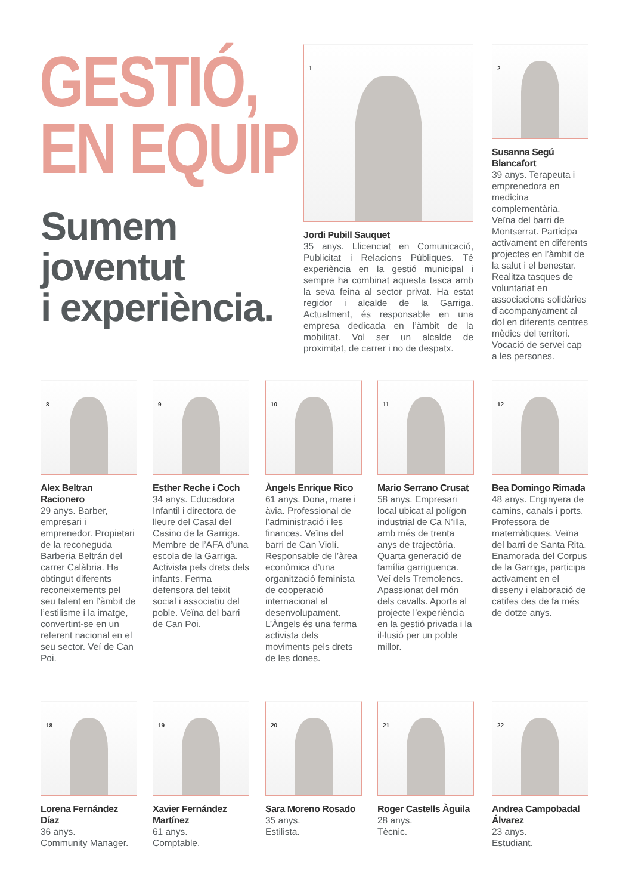GESTIÓ,
EN EQUIP
Sumem
joventut
i experiència.
1
Jordi Pubill Sauquet
35 anys. Llicenciat en Comunicació, Publicitat i Relacions Públiques. Té experiència en la gestió municipal i sempre ha combinat aquesta tasca amb la seva feina al sector privat. Ha estat regidor i alcalde de la Garriga. Actualment, és responsable en una empresa dedicada en l’àmbit de la mobilitat. Vol ser un alcalde de proximitat, de carrer i no de despatx.
2
Susanna Segú Blancafort
39 anys. Terapeuta i emprenedora en medicina complementària.
Veïna del barri de Montserrat. Participa activament en diferents projectes en l’àmbit de la salut i el benestar. Realitza tasques de voluntariat en associacions solidàries d’acompanyament al dol en diferents centres mèdics del territori. Vocació de servei cap a les persones.
8
Alex Beltran Racionero
29 anys. Barber, empresari i emprenedor. Propietari de la reconeguda Barberia Beltrán del carrer Calàbria. Ha obtingut diferents reconeixements pel seu talent en l’àmbit de l’estilisme i la imatge, convertint-se en un referent nacional en el seu sector. Veí de Can Poi.
9
Esther Reche i Coch
34 anys. Educadora Infantil i directora de lleure del Casal del Casino de la Garriga. Membre de l’AFA d’una escola de la Garriga. Activista pels drets dels infants. Ferma defensora del teixit social i associatiu del poble. Veïna del barri de Can Poi.
10
Àngels Enrique Rico
61 anys. Dona, mare i àvia. Professional de l’administració i les finances. Veïna del barri de Can Violí. Responsable de l’àrea econòmica d’una organització feminista de cooperació internacional al desenvolupament. L’Àngels és una ferma activista dels moviments pels drets de les dones.
11
Mario Serrano Crusat
58 anys. Empresari local ubicat al polígon industrial de Ca N’illa, amb més de trenta anys de trajectòria. Quarta generació de família garriguenca. Veí dels Tremolencs. Apassionat del món dels cavalls. Aporta al projecte l’experiència en la gestió privada i la il·lusió per un poble millor.
12
Bea Domingo Rimada
48 anys. Enginyera de camins, canals i ports. Professora de matemàtiques. Veïna del barri de Santa Rita. Enamorada del Corpus de la Garriga, participa activament en el disseny i elaboració de catifes des de fa més de dotze anys.
18
Lorena Fernández Díaz
36 anys.
Community Manager.
19
Xavier Fernández Martínez
61 anys.
Comptable.
20
Sara Moreno Rosado
35 anys.
Estilista.
21
Roger Castells Àguila
28 anys.
Tècnic.
22
Andrea Campobadal Álvarez
23 anys.
Estudiant.